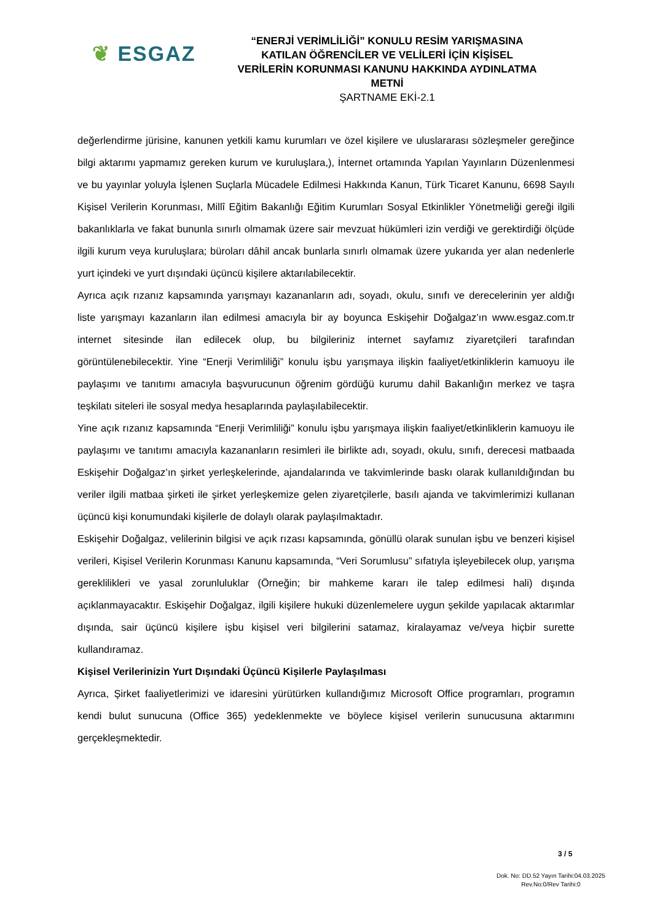❦ ESGAZ
“ENERJİ VERİMLİLİĞİ” KONULU RESİM YARIŞMASINA KATILAN ÖĞRENCİLER VE VELİLERİ İÇİN KİŞİSEL VERİLERİN KORUNMASI KANUNU HAKKINDA AYDINLATMA METNİ
ŞARTNAME EKİ-2.1
değerlendirme jürisine, kanunen yetkili kamu kurumları ve özel kişilere ve uluslararası sözleşmeler gereğince bilgi aktarımı yapmamız gereken kurum ve kuruluşlara,), İnternet ortamında Yapılan Yayınların Düzenlenmesi ve bu yayınlar yoluyla İşlenen Suçlarla Mücadele Edilmesi Hakkında Kanun, Türk Ticaret Kanunu, 6698 Sayılı Kişisel Verilerin Korunması, Millî Eğitim Bakanlığı Eğitim Kurumları Sosyal Etkinlikler Yönetmeliği gereği ilgili bakanlıklarla ve fakat bununla sınırlı olmamak üzere sair mevzuat hükümleri izin verdiği ve gerektirdiği ölçüde ilgili kurum veya kuruluşlara; büroları dâhil ancak bunlarla sınırlı olmamak üzere yukarıda yer alan nedenlerle yurt içindeki ve yurt dışındaki üçüncü kişilere aktarılabilecektir.
Ayrıca açık rızanız kapsamında yarışmayı kazananların adı, soyadı, okulu, sınıfı ve derecelerinin yer aldığı liste yarışmayı kazanların ilan edilmesi amacıyla bir ay boyunca Eskişehir Doğalgaz’ın www.esgaz.com.tr internet sitesinde ilan edilecek olup, bu bilgileriniz internet sayfamız ziyaretçileri tarafından görüntülenebilecektir. Yine “Enerji Verimliliği” konulu işbu yarışmaya ilişkin faaliyet/etkinliklerin kamuoyu ile paylaşımı ve tanıtımı amacıyla başvurucunun öğrenim gördüğü kurumu dahil Bakanlığın merkez ve taşra teşkilatı siteleri ile sosyal medya hesaplarında paylaşılabilecektir.
Yine açık rızanız kapsamında “Enerji Verimliliği” konulu işbu yarışmaya ilişkin faaliyet/etkinliklerin kamuoyu ile paylaşımı ve tanıtımı amacıyla kazananların resimleri ile birlikte adı, soyadı, okulu, sınıfı, derecesi matbaada Eskişehir Doğalgaz’ın şirket yerleşkelerinde, ajandalarında ve takvimlerinde baskı olarak kullanıldığından bu veriler ilgili matbaa şirketi ile şirket yerleşkemize gelen ziyaretçilerle, basılı ajanda ve takvimlerimizi kullanan üçüncü kişi konumundaki kişilerle de dolaylı olarak paylaşılmaktadır.
Eskişehir Doğalgaz, velilerinin bilgisi ve açık rızası kapsamında, gönüllü olarak sunulan işbu ve benzeri kişisel verileri, Kişisel Verilerin Korunması Kanunu kapsamında, “Veri Sorumlusu” sıfatıyla işleyebilecek olup, yarışma gereklilikleri ve yasal zorunluluklar (Örneğin; bir mahkeme kararı ile talep edilmesi hali) dışında açıklanmayacaktır. Eskişehir Doğalgaz, ilgili kişilere hukuki düzenlemelere uygun şekilde yapılacak aktarımlar dışında, sair üçüncü kişilere işbu kişisel veri bilgilerini satamaz, kiralayamaz ve/veya hiçbir surette kullandıramaz.
Kişisel Verilerinizin Yurt Dışındaki Üçüncü Kişilerle Paylaşılması
Ayrıca, Şirket faaliyetlerimizi ve idaresini yürütürken kullandığımız Microsoft Office programları, programın kendi bulut sunucuna (Office 365) yedeklenmekte ve böylece kişisel verilerin sunucusuna aktarımını gerçekleşmektedir.
3 / 5
Dok. No: DD.52 Yayın Tarihi:04.03.2025
Rev.No:0/Rev Tarihi:0